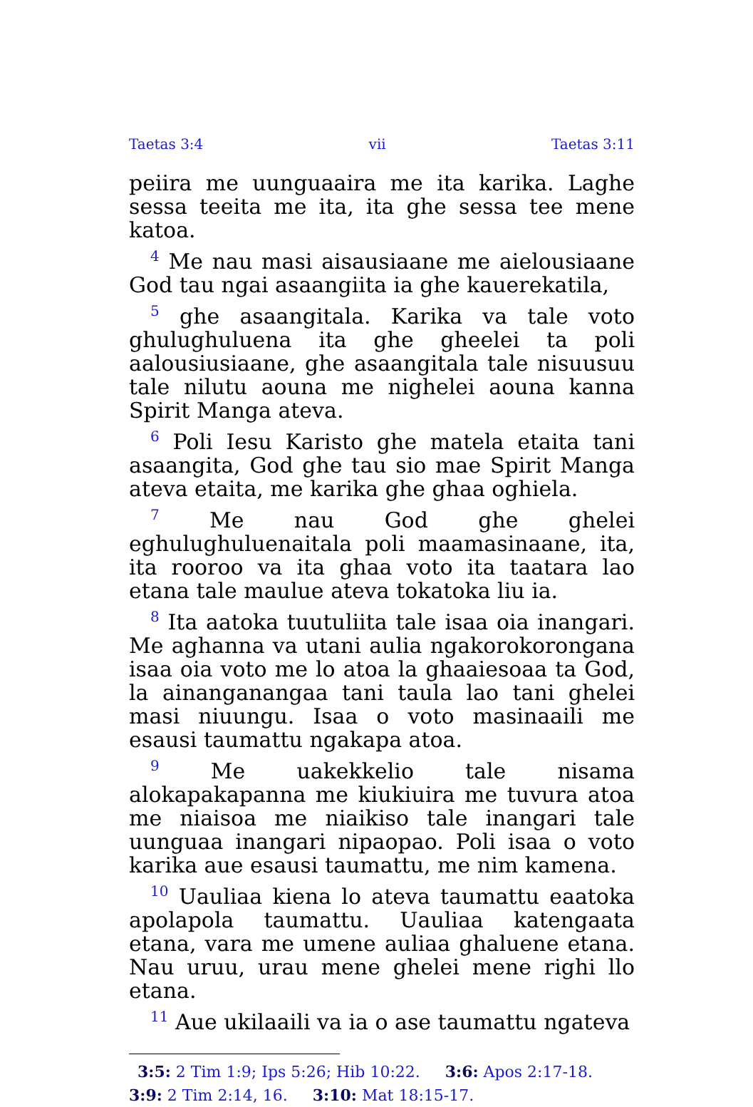Taetas 3:4 vii Taetas 3:11
peiira me uunguaaira me ita karika. Laghe sessa teeita me ita, ita ghe sessa tee mene katoa.
<sup>4</sup> Me nau masi aisausiaane me aielousiaane God tau ngai asaangiita ia ghe kauerekatila,
<sup>5</sup> ghe asaangitala. Karika va tale voto ghulughuluena ita ghe gheelei ta poli aalousiusiaane, ghe asaangitala tale nisuusuu tale nilutu aouna me nighelei aouna kanna Spirit Manga ateva.
<sup>6</sup> Poli Iesu Karisto ghe matela etaita tani asaangita, God ghe tau sio mae Spirit Manga ateva etaita, me karika ghe ghaa oghiela.
<sup>7</sup> Me nau God ghe ghelei eghulughuluenaitala poli maamasinaane, ita, ita rooroo va ita ghaa voto ita taatara lao etana tale maulue ateva tokatoka liu ia.
<sup>8</sup> Ita aatoka tuutuliita tale isaa oia inangari. Me aghanna va utani aulia ngakorokorongana isaa oia voto me lo atoa la ghaaiesoaa ta God, la ainanganangaa tani taula lao tani ghelei masi niuungu. Isaa o voto masinaaili me esausi taumattu ngakapa atoa.
<sup>9</sup> Me uakekkelio tale nisama alokapakapanna me kiukiuira me tuvura atoa me niaisoa me niaikiso tale inangari tale uunguaa inangari nipaopao. Poli isaa o voto karika aue esausi taumattu, me nim kamena.
<sup>10</sup> Uauliaa kiena lo ateva taumattu eaatoka apolapola taumattu. Uauliaa katengaata etana, vara me umene auliaa ghaluene etana. Nau uruu, urau mene ghelei mene righi llo etana.
<sup>11</sup> Aue ukilaaili va ia o ase taumattu ngateva
3:5: 2 Tim 1:9; Ips 5:26; Hib 10:22. 3:6: Apos 2:17-18. 3:9: 2 Tim 2:14, 16. 3:10: Mat 18:15-17.